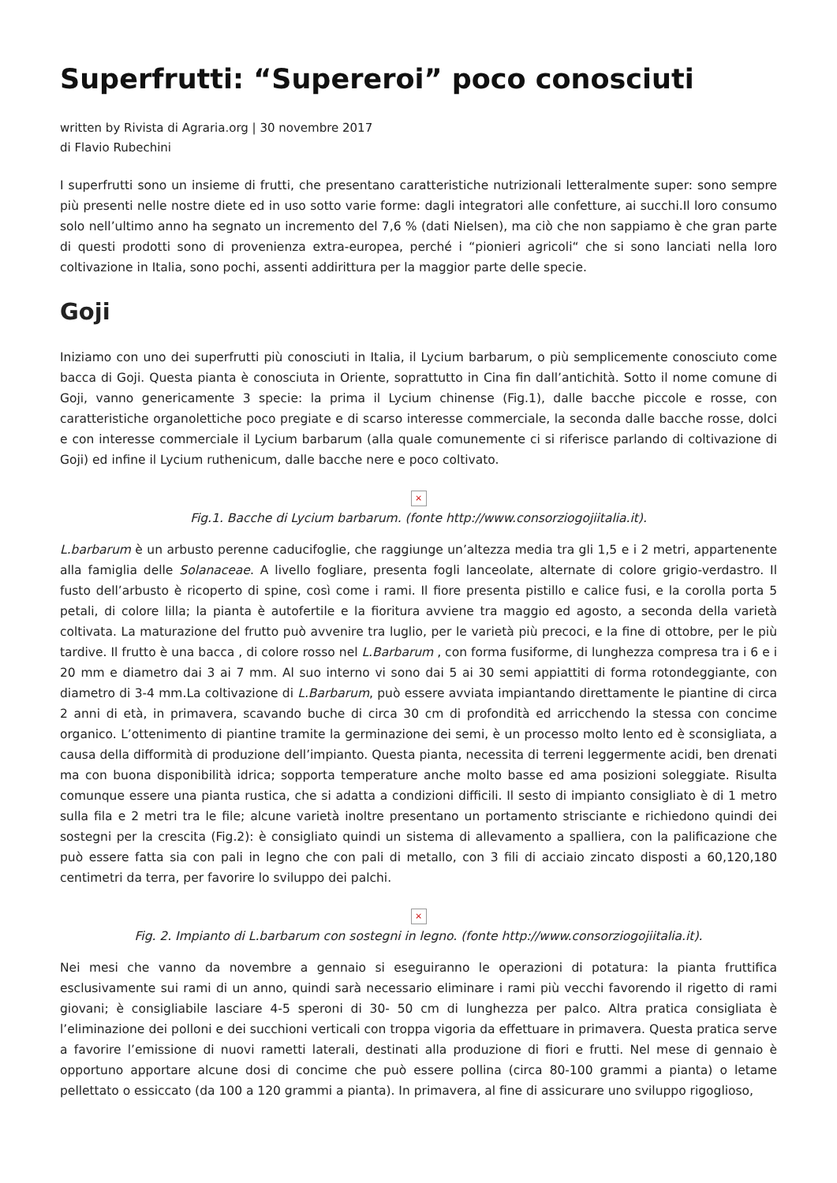Superfrutti: “Supereroi” poco conosciuti
written by Rivista di Agraria.org | 30 novembre 2017
di Flavio Rubechini
I superfrutti sono un insieme di frutti, che presentano caratteristiche nutrizionali letteralmente super: sono sempre più presenti nelle nostre diete ed in uso sotto varie forme: dagli integratori alle confetture, ai succhi.Il loro consumo solo nell’ultimo anno ha segnato un incremento del 7,6 % (dati Nielsen), ma ciò che non sappiamo è che gran parte di questi prodotti sono di provenienza extra-europea, perché i “pionieri agricoli“ che si sono lanciati nella loro coltivazione in Italia, sono pochi, assenti addirittura per la maggior parte delle specie.
Goji
Iniziamo con uno dei superfrutti più conosciuti in Italia, il Lycium barbarum, o più semplicemente conosciuto come bacca di Goji. Questa pianta è conosciuta in Oriente, soprattutto in Cina fin dall’antichità. Sotto il nome comune di Goji, vanno genericamente 3 specie: la prima il Lycium chinense (Fig.1), dalle bacche piccole e rosse, con caratteristiche organolettiche poco pregiate e di scarso interesse commerciale, la seconda dalle bacche rosse, dolci e con interesse commerciale il Lycium barbarum (alla quale comunemente ci si riferisce parlando di coltivazione di Goji) ed infine il Lycium ruthenicum, dalle bacche nere e poco coltivato.
×
Fig.1. Bacche di Lycium barbarum. (fonte http://www.consorziogojiitalia.it).
L.barbarum è un arbusto perenne caducifoglie, che raggiunge un’altezza media tra gli 1,5 e i 2 metri, appartenente alla famiglia delle Solanaceae. A livello fogliare, presenta fogli lanceolate, alternate di colore grigio-verdastro. Il fusto dell’arbusto è ricoperto di spine, così come i rami. Il fiore presenta pistillo e calice fusi, e la corolla porta 5 petali, di colore lilla; la pianta è autofertile e la fioritura avviene tra maggio ed agosto, a seconda della varietà coltivata. La maturazione del frutto può avvenire tra luglio, per le varietà più precoci, e la fine di ottobre, per le più tardive. Il frutto è una bacca , di colore rosso nel L.Barbarum , con forma fusiforme, di lunghezza compresa tra i 6 e i 20 mm e diametro dai 3 ai 7 mm. Al suo interno vi sono dai 5 ai 30 semi appiattiti di forma rotondeggiante, con diametro di 3-4 mm.La coltivazione di L.Barbarum, può essere avviata impiantando direttamente le piantine di circa 2 anni di età, in primavera, scavando buche di circa 30 cm di profondità ed arricchendo la stessa con concime organico. L’ottenimento di piantine tramite la germinazione dei semi, è un processo molto lento ed è sconsigliata, a causa della difformità di produzione dell’impianto. Questa pianta, necessita di terreni leggermente acidi, ben drenati ma con buona disponibilità idrica; sopporta temperature anche molto basse ed ama posizioni soleggiate. Risulta comunque essere una pianta rustica, che si adatta a condizioni difficili. Il sesto di impianto consigliato è di 1 metro sulla fila e 2 metri tra le file; alcune varietà inoltre presentano un portamento strisciante e richiedono quindi dei sostegni per la crescita (Fig.2): è consigliato quindi un sistema di allevamento a spalliera, con la palificazione che può essere fatta sia con pali in legno che con pali di metallo, con 3 fili di acciaio zincato disposti a 60,120,180 centimetri da terra, per favorire lo sviluppo dei palchi.
×
Fig. 2. Impianto di L.barbarum con sostegni in legno. (fonte http://www.consorziogojiitalia.it).
Nei mesi che vanno da novembre a gennaio si eseguiranno le operazioni di potatura: la pianta fruttifica esclusivamente sui rami di un anno, quindi sarà necessario eliminare i rami più vecchi favorendo il rigetto di rami giovani; è consigliabile lasciare 4-5 speroni di 30- 50 cm di lunghezza per palco. Altra pratica consigliata è l’eliminazione dei polloni e dei succhioni verticali con troppa vigoria da effettuare in primavera. Questa pratica serve a favorire l’emissione di nuovi rametti laterali, destinati alla produzione di fiori e frutti. Nel mese di gennaio è opportuno apportare alcune dosi di concime che può essere pollina (circa 80-100 grammi a pianta) o letame pellettato o essiccato (da 100 a 120 grammi a pianta). In primavera, al fine di assicurare uno sviluppo rigoglioso,